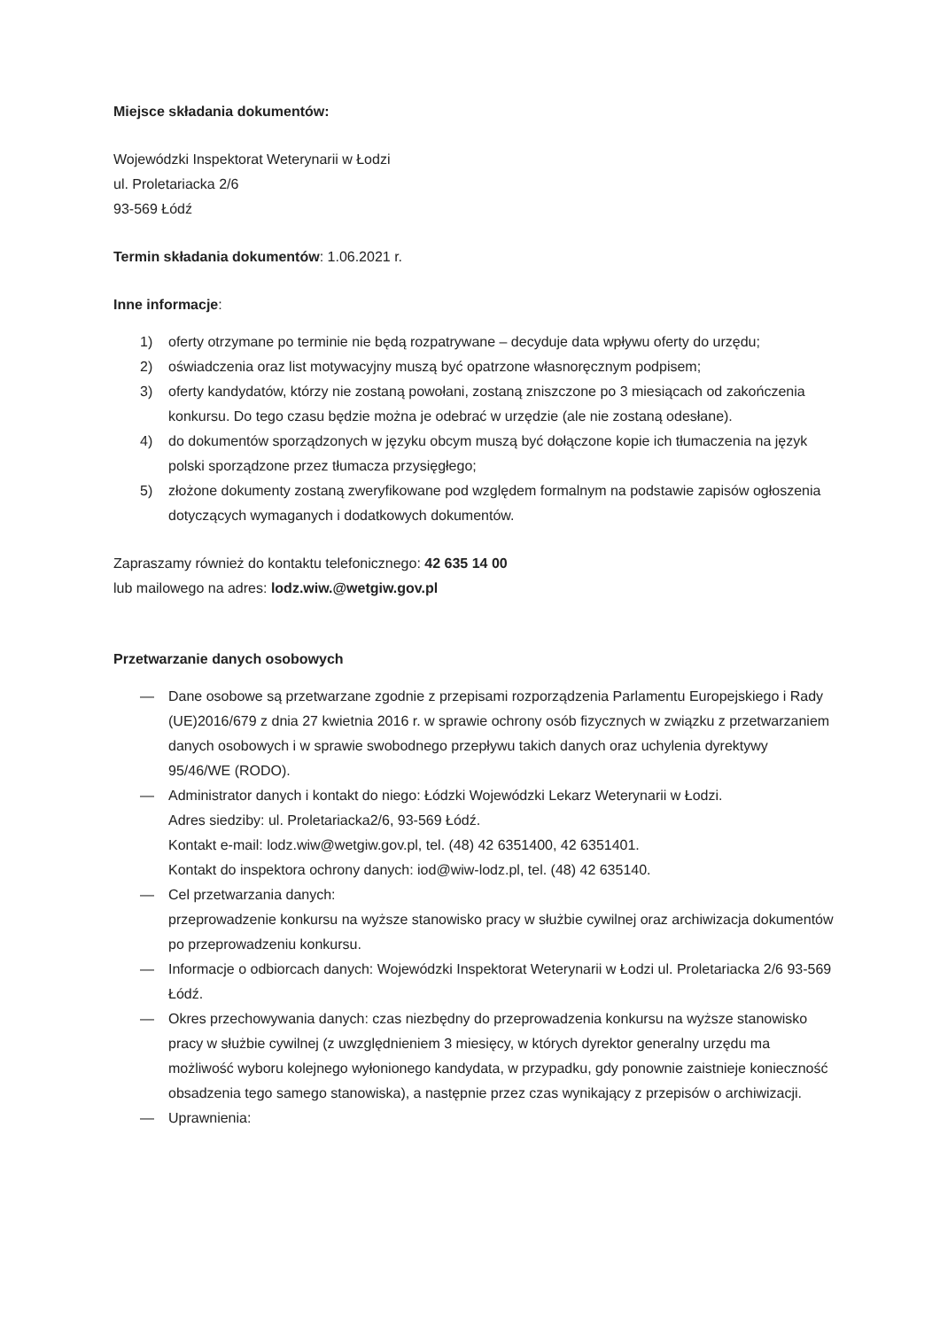Miejsce składania dokumentów:
Wojewódzki Inspektorat Weterynarii w Łodzi
ul. Proletariacka 2/6
93-569 Łódź
Termin składania dokumentów: 1.06.2021 r.
Inne informacje:
1) oferty otrzymane po terminie nie będą rozpatrywane – decyduje data wpływu oferty do urzędu;
2) oświadczenia oraz list motywacyjny muszą być opatrzone własnoręcznym podpisem;
3) oferty kandydatów, którzy nie zostaną powołani, zostaną zniszczone po 3 miesiącach od zakończenia konkursu. Do tego czasu będzie można je odebrać w urzędzie (ale nie zostaną odesłane).
4) do dokumentów sporządzonych w języku obcym muszą być dołączone kopie ich tłumaczenia na język polski sporządzone przez tłumacza przysięgłego;
5) złożone dokumenty zostaną zweryfikowane pod względem formalnym na podstawie zapisów ogłoszenia dotyczących wymaganych i dodatkowych dokumentów.
Zapraszamy również do kontaktu telefonicznego: 42 635 14 00
lub mailowego na adres: lodz.wiw.@wetgiw.gov.pl
Przetwarzanie danych osobowych
— Dane osobowe są przetwarzane zgodnie z przepisami rozporządzenia Parlamentu Europejskiego i Rady (UE)2016/679 z dnia 27 kwietnia 2016 r. w sprawie ochrony osób fizycznych w związku z przetwarzaniem danych osobowych i w sprawie swobodnego przepływu takich danych oraz uchylenia dyrektywy 95/46/WE (RODO).
— Administrator danych i kontakt do niego: Łódzki Wojewódzki Lekarz Weterynarii w Łodzi.
Adres siedziby: ul. Proletariacka2/6, 93-569 Łódź.
Kontakt e-mail: lodz.wiw@wetgiw.gov.pl, tel. (48) 42 6351400, 42 6351401.
Kontakt do inspektora ochrony danych: iod@wiw-lodz.pl, tel. (48) 42 635140.
— Cel przetwarzania danych:
przeprowadzenie konkursu na wyższe stanowisko pracy w służbie cywilnej oraz archiwizacja dokumentów po przeprowadzeniu konkursu.
— Informacje o odbiorcach danych: Wojewódzki Inspektorat Weterynarii w Łodzi ul. Proletariacka 2/6 93-569 Łódź.
— Okres przechowywania danych: czas niezbędny do przeprowadzenia konkursu na wyższe stanowisko pracy w służbie cywilnej (z uwzględnieniem 3 miesięcy, w których dyrektor generalny urzędu ma możliwość wyboru kolejnego wyłonionego kandydata, w przypadku, gdy ponownie zaistnieje konieczność obsadzenia tego samego stanowiska), a następnie przez czas wynikający z przepisów o archiwizacji.
— Uprawnienia: